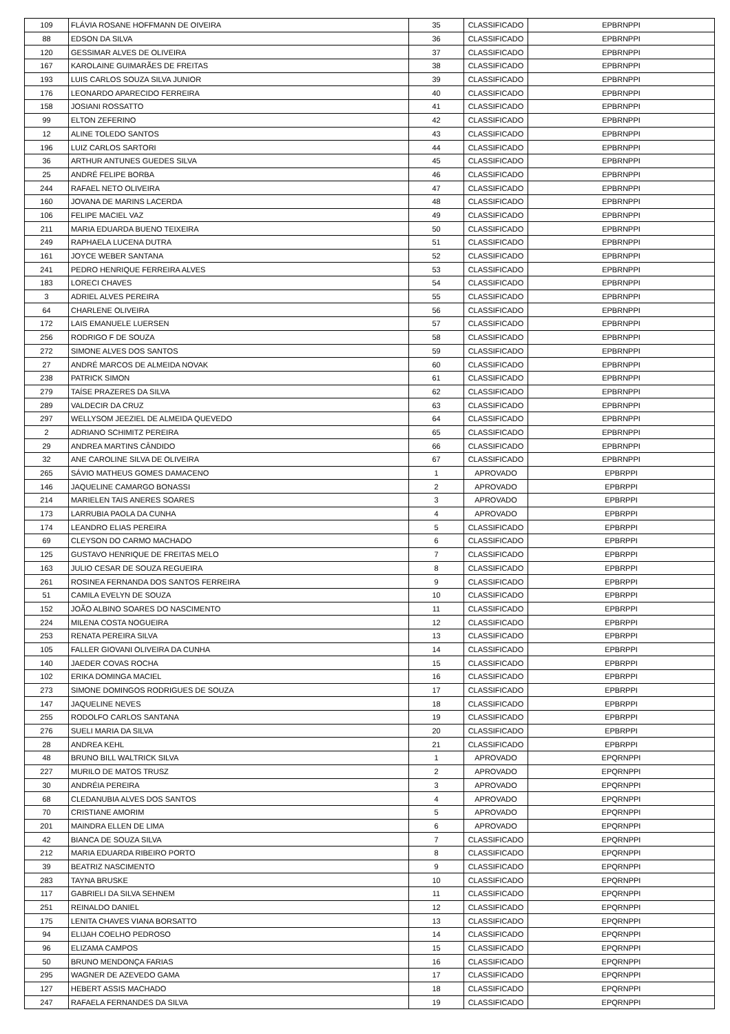| 109 | FLÁVIA ROSANE HOFFMANN DE OIVEIRA | 35 | CLASSIFICADO | EPBRNPPI |
| 88 | EDSON DA SILVA | 36 | CLASSIFICADO | EPBRNPPI |
| 120 | GESSIMAR ALVES DE OLIVEIRA | 37 | CLASSIFICADO | EPBRNPPI |
| 167 | KAROLAINE GUIMARÃES DE FREITAS | 38 | CLASSIFICADO | EPBRNPPI |
| 193 | LUIS CARLOS SOUZA SILVA JUNIOR | 39 | CLASSIFICADO | EPBRNPPI |
| 176 | LEONARDO APARECIDO FERREIRA | 40 | CLASSIFICADO | EPBRNPPI |
| 158 | JOSIANI ROSSATTO | 41 | CLASSIFICADO | EPBRNPPI |
| 99 | ELTON ZEFERINO | 42 | CLASSIFICADO | EPBRNPPI |
| 12 | ALINE TOLEDO SANTOS | 43 | CLASSIFICADO | EPBRNPPI |
| 196 | LUIZ CARLOS SARTORI | 44 | CLASSIFICADO | EPBRNPPI |
| 36 | ARTHUR ANTUNES GUEDES SILVA | 45 | CLASSIFICADO | EPBRNPPI |
| 25 | ANDRÉ FELIPE BORBA | 46 | CLASSIFICADO | EPBRNPPI |
| 244 | RAFAEL NETO OLIVEIRA | 47 | CLASSIFICADO | EPBRNPPI |
| 160 | JOVANA DE MARINS LACERDA | 48 | CLASSIFICADO | EPBRNPPI |
| 106 | FELIPE MACIEL VAZ | 49 | CLASSIFICADO | EPBRNPPI |
| 211 | MARIA EDUARDA BUENO TEIXEIRA | 50 | CLASSIFICADO | EPBRNPPI |
| 249 | RAPHAELA LUCENA DUTRA | 51 | CLASSIFICADO | EPBRNPPI |
| 161 | JOYCE WEBER SANTANA | 52 | CLASSIFICADO | EPBRNPPI |
| 241 | PEDRO HENRIQUE FERREIRA ALVES | 53 | CLASSIFICADO | EPBRNPPI |
| 183 | LORECI CHAVES | 54 | CLASSIFICADO | EPBRNPPI |
| 3 | ADRIEL ALVES PEREIRA | 55 | CLASSIFICADO | EPBRNPPI |
| 64 | CHARLENE OLIVEIRA | 56 | CLASSIFICADO | EPBRNPPI |
| 172 | LAIS EMANUELE LUERSEN | 57 | CLASSIFICADO | EPBRNPPI |
| 256 | RODRIGO F DE SOUZA | 58 | CLASSIFICADO | EPBRNPPI |
| 272 | SIMONE ALVES DOS SANTOS | 59 | CLASSIFICADO | EPBRNPPI |
| 27 | ANDRÉ MARCOS DE ALMEIDA NOVAK | 60 | CLASSIFICADO | EPBRNPPI |
| 238 | PATRICK SIMON | 61 | CLASSIFICADO | EPBRNPPI |
| 279 | TAÍSE PRAZERES DA SILVA | 62 | CLASSIFICADO | EPBRNPPI |
| 289 | VALDECIR DA CRUZ | 63 | CLASSIFICADO | EPBRNPPI |
| 297 | WELLYSOM JEEZIEL DE ALMEIDA QUEVEDO | 64 | CLASSIFICADO | EPBRNPPI |
| 2 | ADRIANO SCHIMITZ PEREIRA | 65 | CLASSIFICADO | EPBRNPPI |
| 29 | ANDREA MARTINS CÂNDIDO | 66 | CLASSIFICADO | EPBRNPPI |
| 32 | ANE CAROLINE SILVA DE OLIVEIRA | 67 | CLASSIFICADO | EPBRNPPI |
| 265 | SÁVIO MATHEUS GOMES DAMACENO | 1 | APROVADO | EPBRPPI |
| 146 | JAQUELINE CAMARGO BONASSI | 2 | APROVADO | EPBRPPI |
| 214 | MARIELEN TAIS ANERES SOARES | 3 | APROVADO | EPBRPPI |
| 173 | LARRUBIA PAOLA DA CUNHA | 4 | APROVADO | EPBRPPI |
| 174 | LEANDRO ELIAS PEREIRA | 5 | CLASSIFICADO | EPBRPPI |
| 69 | CLEYSON DO CARMO MACHADO | 6 | CLASSIFICADO | EPBRPPI |
| 125 | GUSTAVO HENRIQUE DE FREITAS MELO | 7 | CLASSIFICADO | EPBRPPI |
| 163 | JULIO CESAR DE SOUZA REGUEIRA | 8 | CLASSIFICADO | EPBRPPI |
| 261 | ROSINEA FERNANDA DOS SANTOS FERREIRA | 9 | CLASSIFICADO | EPBRPPI |
| 51 | CAMILA EVELYN DE SOUZA | 10 | CLASSIFICADO | EPBRPPI |
| 152 | JOÃO ALBINO SOARES DO NASCIMENTO | 11 | CLASSIFICADO | EPBRPPI |
| 224 | MILENA COSTA NOGUEIRA | 12 | CLASSIFICADO | EPBRPPI |
| 253 | RENATA PEREIRA SILVA | 13 | CLASSIFICADO | EPBRPPI |
| 105 | FALLER GIOVANI OLIVEIRA DA CUNHA | 14 | CLASSIFICADO | EPBRPPI |
| 140 | JAEDER COVAS ROCHA | 15 | CLASSIFICADO | EPBRPPI |
| 102 | ERIKA DOMINGA MACIEL | 16 | CLASSIFICADO | EPBRPPI |
| 273 | SIMONE DOMINGOS RODRIGUES DE SOUZA | 17 | CLASSIFICADO | EPBRPPI |
| 147 | JAQUELINE NEVES | 18 | CLASSIFICADO | EPBRPPI |
| 255 | RODOLFO CARLOS SANTANA | 19 | CLASSIFICADO | EPBRPPI |
| 276 | SUELI MARIA DA SILVA | 20 | CLASSIFICADO | EPBRPPI |
| 28 | ANDREA KEHL | 21 | CLASSIFICADO | EPBRPPI |
| 48 | BRUNO BILL WALTRICK SILVA | 1 | APROVADO | EPQRNPPI |
| 227 | MURILO DE MATOS TRUSZ | 2 | APROVADO | EPQRNPPI |
| 30 | ANDRÉIA PEREIRA | 3 | APROVADO | EPQRNPPI |
| 68 | CLEDANUBIA ALVES DOS SANTOS | 4 | APROVADO | EPQRNPPI |
| 70 | CRISTIANE AMORIM | 5 | APROVADO | EPQRNPPI |
| 201 | MAINDRA ELLEN DE LIMA | 6 | APROVADO | EPQRNPPI |
| 42 | BIANCA DE SOUZA SILVA | 7 | CLASSIFICADO | EPQRNPPI |
| 212 | MARIA EDUARDA RIBEIRO PORTO | 8 | CLASSIFICADO | EPQRNPPI |
| 39 | BEATRIZ NASCIMENTO | 9 | CLASSIFICADO | EPQRNPPI |
| 283 | TAYNA BRUSKE | 10 | CLASSIFICADO | EPQRNPPI |
| 117 | GABRIELI DA SILVA SEHNEM | 11 | CLASSIFICADO | EPQRNPPI |
| 251 | REINALDO DANIEL | 12 | CLASSIFICADO | EPQRNPPI |
| 175 | LENITA CHAVES VIANA BORSATTO | 13 | CLASSIFICADO | EPQRNPPI |
| 94 | ELIJAH COELHO PEDROSO | 14 | CLASSIFICADO | EPQRNPPI |
| 96 | ELIZAMA CAMPOS | 15 | CLASSIFICADO | EPQRNPPI |
| 50 | BRUNO MENDONÇA FARIAS | 16 | CLASSIFICADO | EPQRNPPI |
| 295 | WAGNER DE AZEVEDO GAMA | 17 | CLASSIFICADO | EPQRNPPI |
| 127 | HEBERT ASSIS MACHADO | 18 | CLASSIFICADO | EPQRNPPI |
| 247 | RAFAELA FERNANDES DA SILVA | 19 | CLASSIFICADO | EPQRNPPI |